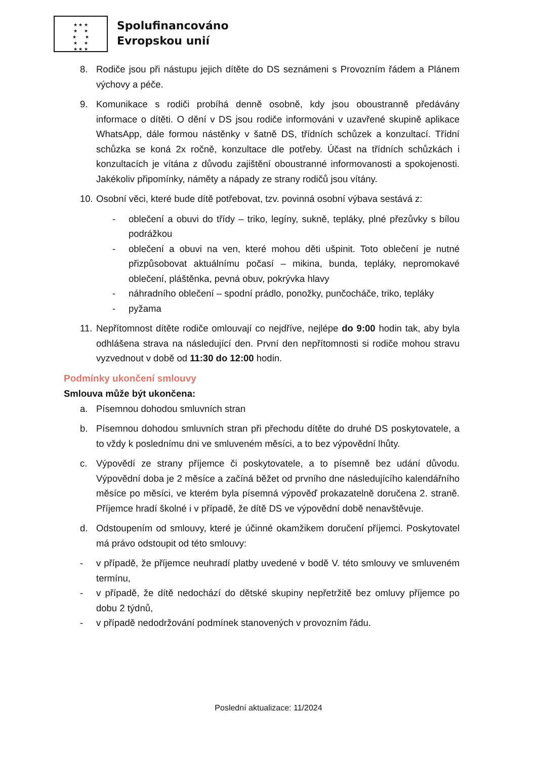★ ★ ★
★ ★
★ ★
★ ★
★ ★ ★
Spolufinancováno
Evropskou unií
8. Rodiče jsou při nástupu jejich dítěte do DS seznámeni s Provozním řádem a Plánem výchovy a péče.
9. Komunikace s rodiči probíhá denně osobně, kdy jsou oboustranně předávány informace o dítěti. O dění v DS jsou rodiče informováni v uzavřené skupině aplikace WhatsApp, dále formou nástěnky v šatně DS, třídních schůzek a konzultací. Třídní schůzka se koná 2x ročně, konzultace dle potřeby. Účast na třídních schůzkách i konzultacích je vítána z důvodu zajištění oboustranné informovanosti a spokojenosti. Jakékoliv připomínky, náměty a nápady ze strany rodičů jsou vítány.
10. Osobní věci, které bude dítě potřebovat, tzv. povinná osobní výbava sestává z:
- oblečení a obuvi do třídy – triko, legíny, sukně, tepláky, plné přezůvky s bílou podrážkou
- oblečení a obuvi na ven, které mohou děti ušpinit. Toto oblečení je nutné přizpůsobovat aktuálnímu počasí – mikina, bunda, tepláky, nepromokavé oblečení, pláštěnka, pevná obuv, pokrývka hlavy
- náhradního oblečení – spodní prádlo, ponožky, punčocháče, triko, tepláky
- pyžama
11. Nepřítomnost dítěte rodiče omlouvají co nejdříve, nejlépe do 9:00 hodin tak, aby byla odhlášena strava na následující den. První den nepřítomnosti si rodiče mohou stravu vyzvednout v době od 11:30 do 12:00 hodin.
Podmínky ukončení smlouvy
Smlouva může být ukončena:
a. Písemnou dohodou smluvních stran
b. Písemnou dohodou smluvních stran při přechodu dítěte do druhé DS poskytovatele, a to vždy k poslednímu dni ve smluveném měsíci, a to bez výpovědní lhůty.
c. Výpovědí ze strany příjemce či poskytovatele, a to písemně bez udání důvodu. Výpovědní doba je 2 měsíce a začíná běžet od prvního dne následujícího kalendářního měsíce po měsíci, ve kterém byla písemná výpověď prokazatelně doručena 2. straně. Příjemce hradí školné i v případě, že dítě DS ve výpovědní době nenavštěvuje.
d. Odstoupením od smlouvy, které je účinné okamžikem doručení příjemci. Poskytovatel má právo odstoupit od této smlouvy:
- v případě, že příjemce neuhradí platby uvedené v bodě V. této smlouvy ve smluveném termínu,
- v případě, že dítě nedochází do dětské skupiny nepřetržitě bez omluvy příjemce po dobu 2 týdnů,
- v případě nedodržování podmínek stanovených v provozním řádu.
Poslední aktualizace: 11/2024